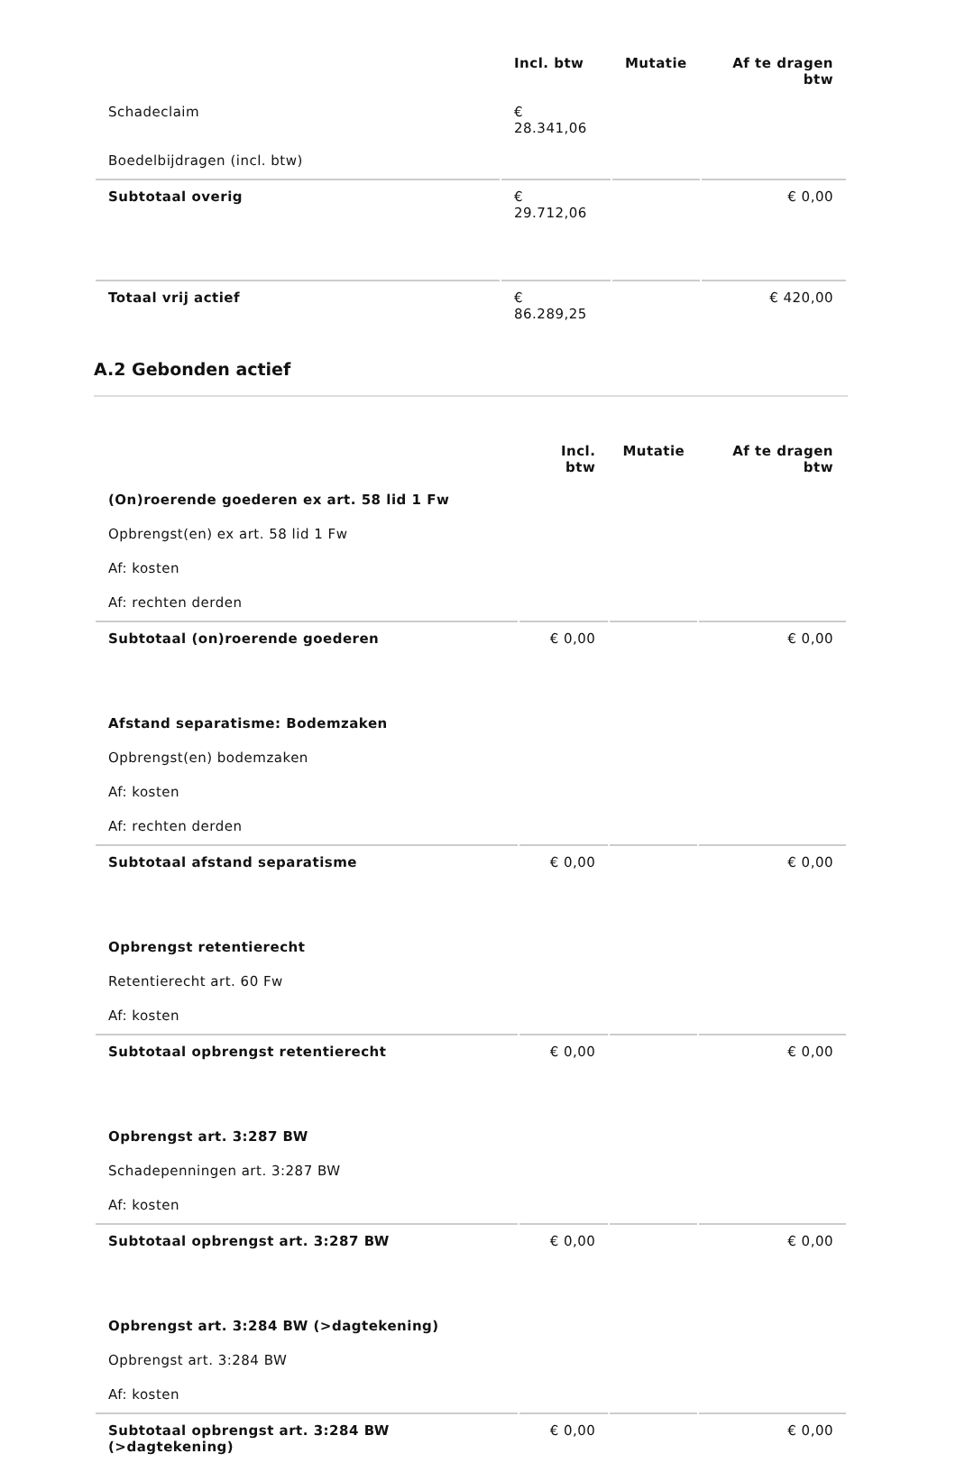| | Incl. btw | Mutatie | Af te dragen btw |
| Schadeclaim | € 28.341,06 | | |
| Boedelbijdragen (incl. btw) | | | |
| Subtotaal overig | € 29.712,06 | | € 0,00 |
| Totaal vrij actief | € 86.289,25 | | € 420,00 |
A.2 Gebonden actief
| | Incl. btw | Mutatie | Af te dragen btw |
| (On)roerende goederen ex art. 58 lid 1 Fw | | | |
| Opbrengst(en) ex art. 58 lid 1 Fw | | | |
| Af: kosten | | | |
| Af: rechten derden | | | |
| Subtotaal (on)roerende goederen | € 0,00 | | € 0,00 |
| Afstand separatisme: Bodemzaken | | | |
| Opbrengst(en) bodemzaken | | | |
| Af: kosten | | | |
| Af: rechten derden | | | |
| Subtotaal afstand separatisme | € 0,00 | | € 0,00 |
| Opbrengst retentierecht | | | |
| Retentierecht art. 60 Fw | | | |
| Af: kosten | | | |
| Subtotaal opbrengst retentierecht | € 0,00 | | € 0,00 |
| Opbrengst art. 3:287 BW | | | |
| Schadepenningen art. 3:287 BW | | | |
| Af: kosten | | | |
| Subtotaal opbrengst art. 3:287 BW | € 0,00 | | € 0,00 |
| Opbrengst art. 3:284 BW (>dagtekening) | | | |
| Opbrengst art. 3:284 BW | | | |
| Af: kosten | | | |
| Subtotaal opbrengst art. 3:284 BW (>dagtekening) | € 0,00 | | € 0,00 |